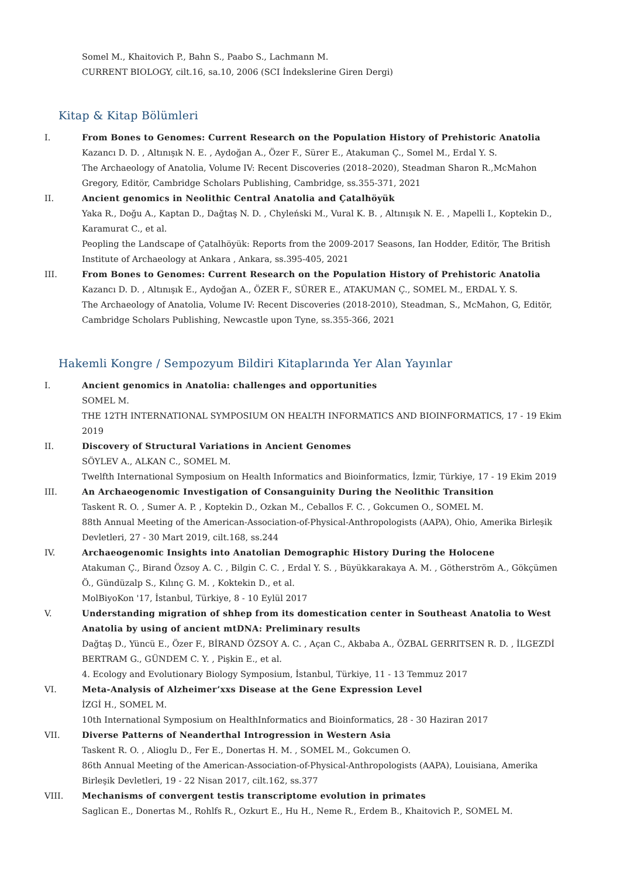Somel M., Khaitovich P., Bahn S., Paabo S., Lachmann M.
CURRENT BIOLOGY, cilt.16, sa.10, 2006 (SCI İndekslerine Giren Dergi)
Kitap & Kitap Bölümleri
I. From Bones to Genomes: Current Research on the Population History of Prehistoric Anatolia
Kazancı D. D. , Altınışık N. E. , Aydoğan A., Özer F., Sürer E., Atakuman Ç., Somel M., Erdal Y. S.
The Archaeology of Anatolia, Volume IV: Recent Discoveries (2018–2020), Steadman Sharon R.,McMahon Gregory, Editör, Cambridge Scholars Publishing, Cambridge, ss.355-371, 2021
II. Ancient genomics in Neolithic Central Anatolia and Çatalhöyük
Yaka R., Doğu A., Kaptan D., Dağtaş N. D. , Chyleński M., Vural K. B. , Altınışık N. E. , Mapelli I., Koptekin D., Karamurat C., et al.
Peopling the Landscape of Çatalhöyük: Reports from the 2009-2017 Seasons, Ian Hodder, Editör, The British Institute of Archaeology at Ankara , Ankara, ss.395-405, 2021
III. From Bones to Genomes: Current Research on the Population History of Prehistoric Anatolia
Kazancı D. D. , Altınışık E., Aydoğan A., ÖZER F., SÜRER E., ATAKUMAN Ç., SOMEL M., ERDAL Y. S.
The Archaeology of Anatolia, Volume IV: Recent Discoveries (2018-2010), Steadman, S., McMahon, G, Editör, Cambridge Scholars Publishing, Newcastle upon Tyne, ss.355-366, 2021
Hakemli Kongre / Sempozyum Bildiri Kitaplarında Yer Alan Yayınlar
I. Ancient genomics in Anatolia: challenges and opportunities
SOMEL M.
THE 12TH INTERNATIONAL SYMPOSIUM ON HEALTH INFORMATICS AND BIOINFORMATICS, 17 - 19 Ekim 2019
II. Discovery of Structural Variations in Ancient Genomes
SÖYLEV A., ALKAN C., SOMEL M.
Twelfth International Symposium on Health Informatics and Bioinformatics, İzmir, Türkiye, 17 - 19 Ekim 2019
III. An Archaeogenomic Investigation of Consanguinity During the Neolithic Transition
Taskent R. O. , Sumer A. P. , Koptekin D., Ozkan M., Ceballos F. C. , Gokcumen O., SOMEL M.
88th Annual Meeting of the American-Association-of-Physical-Anthropologists (AAPA), Ohio, Amerika Birleşik Devletleri, 27 - 30 Mart 2019, cilt.168, ss.244
IV. Archaeogenomic Insights into Anatolian Demographic History During the Holocene
Atakuman Ç., Birand Özsoy A. C. , Bilgin C. C. , Erdal Y. S. , Büyükkarakaya A. M. , Götherström A., Gökçümen Ö., Gündüzalp S., Kılınç G. M. , Koktekin D., et al.
MolBiyoKon '17, İstanbul, Türkiye, 8 - 10 Eylül 2017
V. Understanding migration of shhep from its domestication center in Southeast Anatolia to West Anatolia by using of ancient mtDNA: Preliminary results
Dağtaş D., Yüncü E., Özer F., BİRAND ÖZSOY A. C. , Açan C., Akbaba A., ÖZBAL GERRITSEN R. D. , İLGEZDİ BERTRAM G., GÜNDEM C. Y. , Pişkin E., et al.
4. Ecology and Evolutionary Biology Symposium, İstanbul, Türkiye, 11 - 13 Temmuz 2017
VI. Meta-Analysis of Alzheimer’xxs Disease at the Gene Expression Level
İZGİ H., SOMEL M.
10th International Symposium on HealthInformatics and Bioinformatics, 28 - 30 Haziran 2017
VII. Diverse Patterns of Neanderthal Introgression in Western Asia
Taskent R. O. , Alioglu D., Fer E., Donertas H. M. , SOMEL M., Gokcumen O.
86th Annual Meeting of the American-Association-of-Physical-Anthropologists (AAPA), Louisiana, Amerika Birleşik Devletleri, 19 - 22 Nisan 2017, cilt.162, ss.377
VIII.
Mechanisms of convergent testis transcriptome evolution in primates
Saglican E., Donertas M., Rohlfs R., Ozkurt E., Hu H., Neme R., Erdem B., Khaitovich P., SOMEL M.